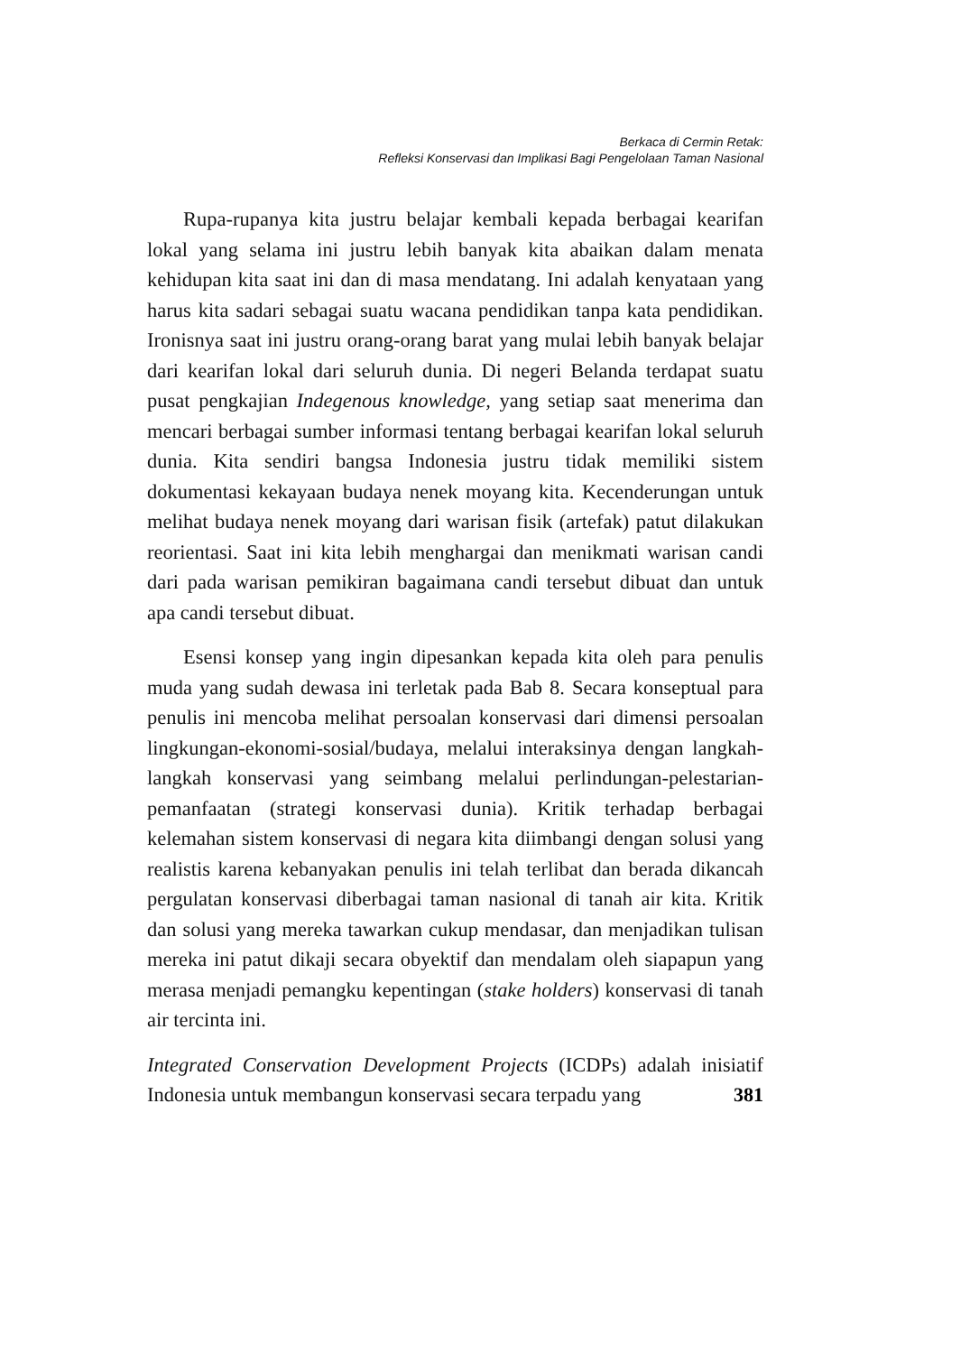Berkaca di Cermin Retak:
Refleksi Konservasi dan Implikasi Bagi Pengelolaan Taman Nasional
Rupa-rupanya kita justru belajar kembali kepada berbagai kearifan lokal yang selama ini justru lebih banyak kita abaikan dalam menata kehidupan kita saat ini dan di masa mendatang. Ini adalah kenyataan yang harus kita sadari sebagai suatu wacana pendidikan tanpa kata pendidikan. Ironisnya saat ini justru orang-orang barat yang mulai lebih banyak belajar dari kearifan lokal dari seluruh dunia. Di negeri Belanda terdapat suatu pusat pengkajian Indegenous knowledge, yang setiap saat menerima dan mencari berbagai sumber informasi tentang berbagai kearifan lokal seluruh dunia. Kita sendiri bangsa Indonesia justru tidak memiliki sistem dokumentasi kekayaan budaya nenek moyang kita. Kecenderungan untuk melihat budaya nenek moyang dari warisan fisik (artefak) patut dilakukan reorientasi. Saat ini kita lebih menghargai dan menikmati warisan candi dari pada warisan pemikiran bagaimana candi tersebut dibuat dan untuk apa candi tersebut dibuat.
Esensi konsep yang ingin dipesankan kepada kita oleh para penulis muda yang sudah dewasa ini terletak pada Bab 8. Secara konseptual para penulis ini mencoba melihat persoalan konservasi dari dimensi persoalan lingkungan-ekonomi-sosial/budaya, melalui interaksinya dengan langkah-langkah konservasi yang seimbang melalui perlindungan-pelestarian-pemanfaatan (strategi konservasi dunia). Kritik terhadap berbagai kelemahan sistem konservasi di negara kita diimbangi dengan solusi yang realistis karena kebanyakan penulis ini telah terlibat dan berada dikancah pergulatan konservasi diberbagai taman nasional di tanah air kita. Kritik dan solusi yang mereka tawarkan cukup mendasar, dan menjadikan tulisan mereka ini patut dikaji secara obyektif dan mendalam oleh siapapun yang merasa menjadi pemangku kepentingan (stake holders) konservasi di tanah air tercinta ini.
Integrated Conservation Development Projects (ICDPs) adalah inisiatif Indonesia untuk membangun konservasi secara terpadu yang
381